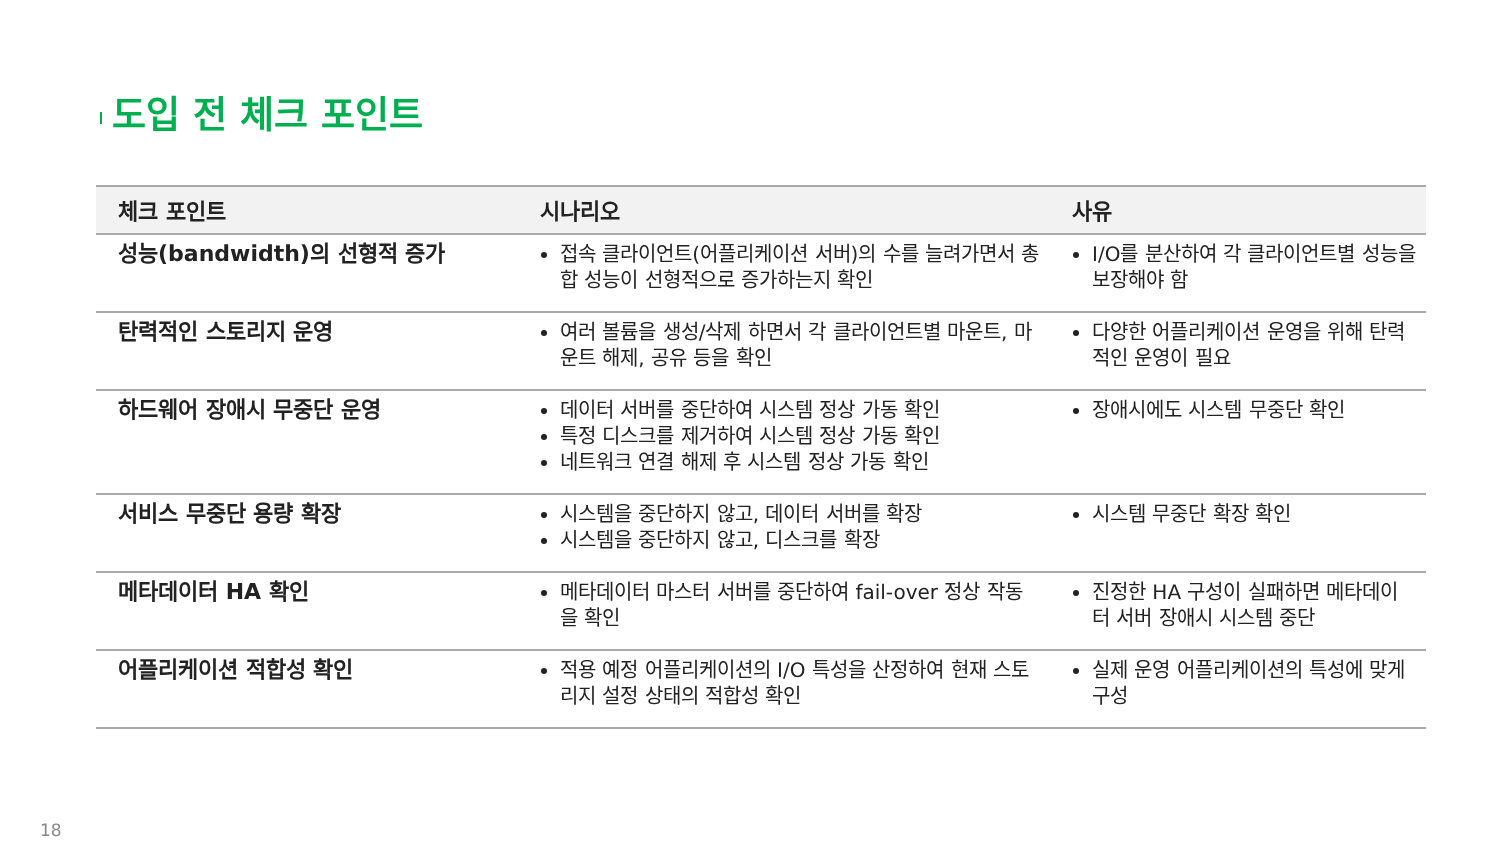도입 전 체크 포인트
| 체크 포인트 | 시나리오 | 사유 |
| --- | --- | --- |
| 성능(bandwidth)의 선형적 증가 | 접속 클라이언트(어플리케이션 서버)의 수를 늘려가면서 총합 성능이 선형적으로 증가하는지 확인 | I/O를 분산하여 각 클라이언트별 성능을 보장해야 함 |
| 탄력적인 스토리지 운영 | 여러 볼륨을 생성/삭제 하면서 각 클라이언트별 마운트, 마운트 해제, 공유 등을 확인 | 다양한 어플리케이션 운영을 위해 탄력적인 운영이 필요 |
| 하드웨어 장애시 무중단 운영 | 데이터 서버를 중단하여 시스템 정상 가동 확인 특정 디스크를 제거하여 시스템 정상 가동 확인 네트워크 연결 해제 후 시스템 정상 가동 확인 | 장애시에도 시스템 무중단 확인 |
| 서비스 무중단 용량 확장 | 시스템을 중단하지 않고, 데이터 서버를 확장 시스템을 중단하지 않고, 디스크를 확장 | 시스템 무중단 확장 확인 |
| 메타데이터 HA 확인 | 메타데이터 마스터 서버를 중단하여 fail-over 정상 작동을 확인 | 진정한 HA 구성이 실패하면 메타데이터 서버 장애시 시스템 중단 |
| 어플리케이션 적합성 확인 | 적용 예정 어플리케이션의 I/O 특성을 산정하여 현재 스토리지 설정 상태의 적합성 확인 | 실제 운영 어플리케이션의 특성에 맞게 구성 |
18